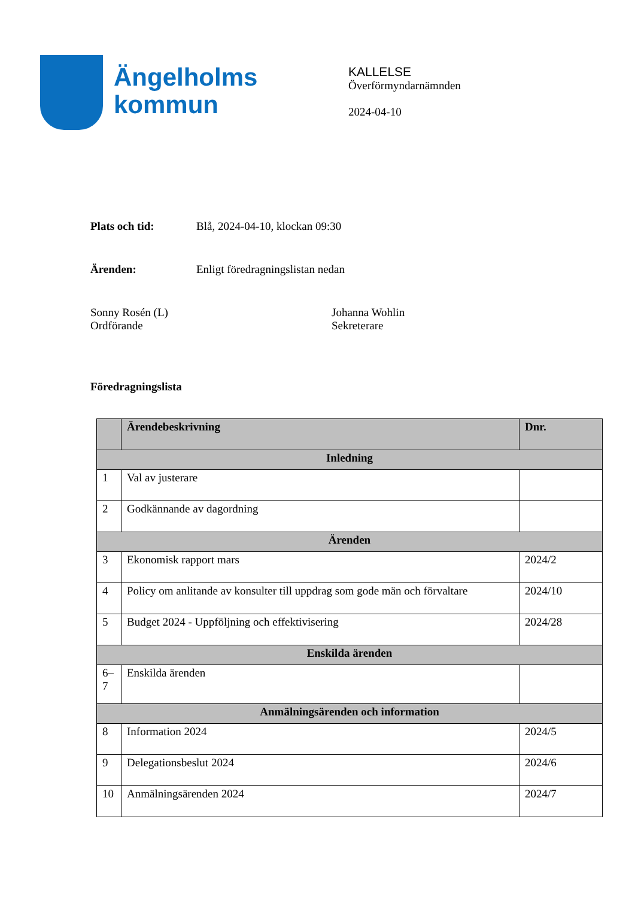Ängelholms
kommun
KALLELSE
Överförmyndarnämnden
2024-04-10
Plats och tid: Blå, 2024-04-10, klockan 09:30
Ärenden: Enligt föredragningslistan nedan
Sonny Rosén (L)
Ordförande
Johanna Wohlin
Sekreterare
Föredragningslista
| | Ärendebeskrivning | Dnr. |
| --- | --- | --- |
| Inledning | | |
| 1 | Val av justerare | |
| 2 | Godkännande av dagordning | |
| Ärenden | | |
| 3 | Ekonomisk rapport mars | 2024/2 |
| 4 | Policy om anlitande av konsulter till uppdrag som gode män och förvaltare | 2024/10 |
| 5 | Budget 2024 - Uppföljning och effektivisering | 2024/28 |
| Enskilda ärenden | | |
| 6– 7 | Enskilda ärenden | |
| Anmälningsärenden och information | | |
| 8 | Information 2024 | 2024/5 |
| 9 | Delegationsbeslut 2024 | 2024/6 |
| 10 | Anmälningsärenden 2024 | 2024/7 |